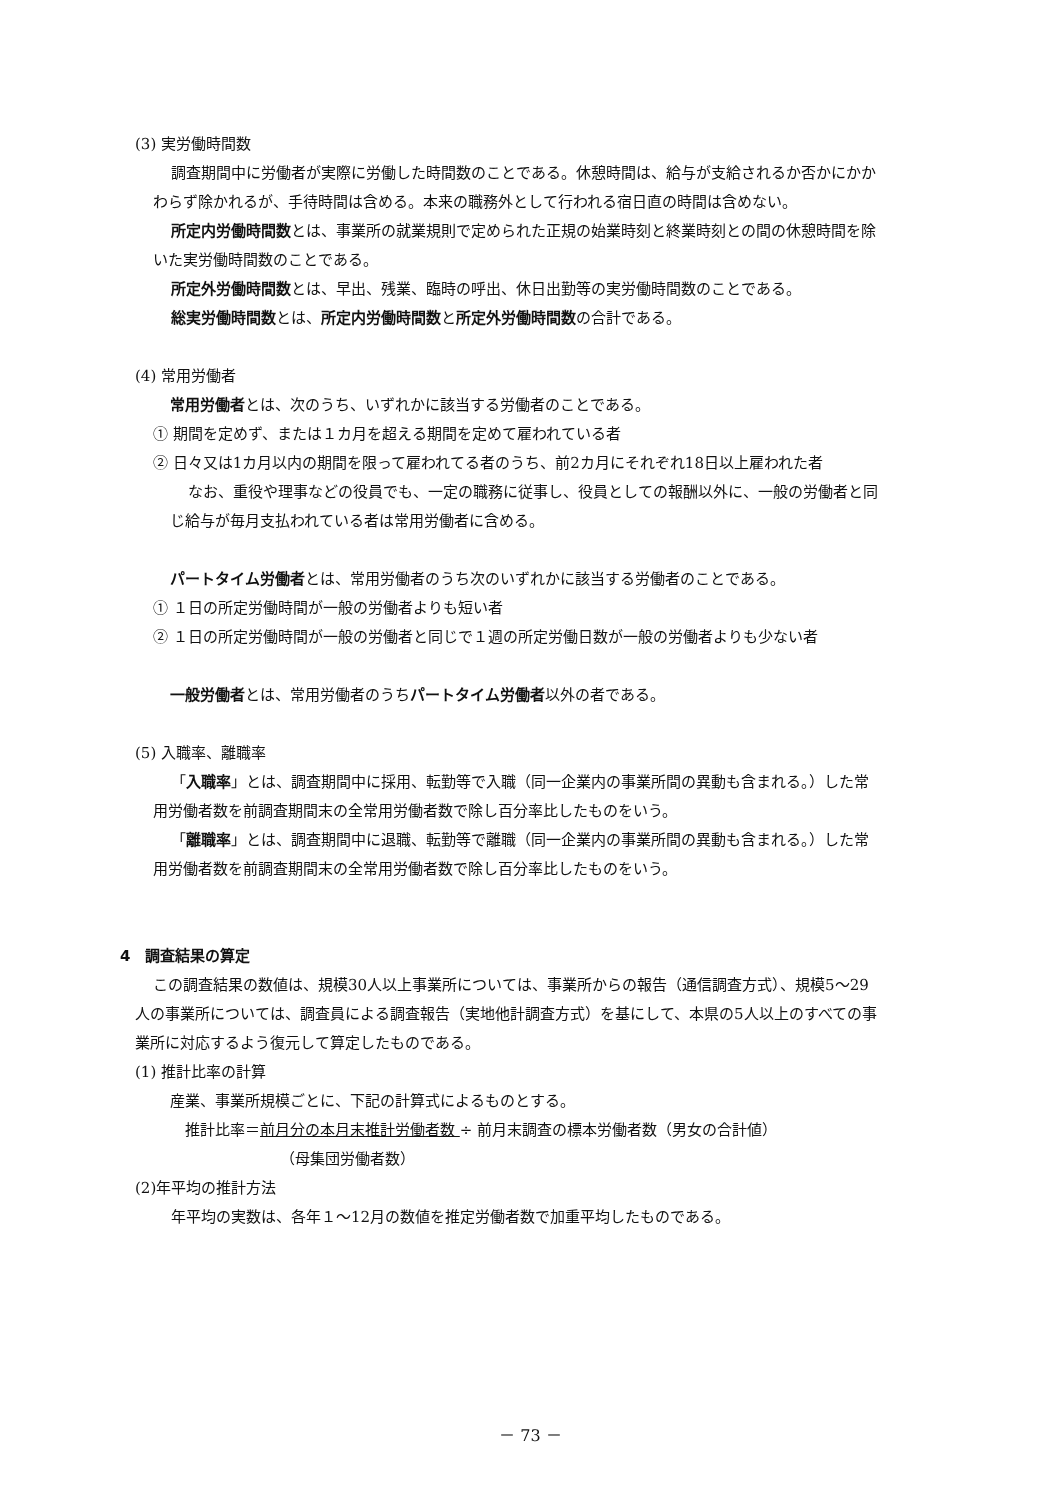(3) 実労働時間数
調査期間中に労働者が実際に労働した時間数のことである。休憩時間は、給与が支給されるか否かにかかわらず除かれるが、手待時間は含める。本来の職務外として行われる宿日直の時間は含めない。
所定内労働時間数とは、事業所の就業規則で定められた正規の始業時刻と終業時刻との間の休憩時間を除いた実労働時間数のことである。
所定外労働時間数とは、早出、残業、臨時の呼出、休日出勤等の実労働時間数のことである。
総実労働時間数とは、所定内労働時間数と所定外労働時間数の合計である。
(4) 常用労働者
常用労働者とは、次のうち、いずれかに該当する労働者のことである。
① 期間を定めず、または１カ月を超える期間を定めて雇われている者
② 日々又は1カ月以内の期間を限って雇われてる者のうち、前2カ月にそれぞれ18日以上雇われた者
なお、重役や理事などの役員でも、一定の職務に従事し、役員としての報酬以外に、一般の労働者と同じ給与が毎月支払われている者は常用労働者に含める。
パートタイム労働者とは、常用労働者のうち次のいずれかに該当する労働者のことである。
① １日の所定労働時間が一般の労働者よりも短い者
② １日の所定労働時間が一般の労働者と同じで１週の所定労働日数が一般の労働者よりも少ない者
一般労働者とは、常用労働者のうちパートタイム労働者以外の者である。
(5) 入職率、離職率
「入職率」とは、調査期間中に採用、転勤等で入職（同一企業内の事業所間の異動も含まれる。）した常用労働者数を前調査期間末の全常用労働者数で除し百分率比したものをいう。
「離職率」とは、調査期間中に退職、転勤等で離職（同一企業内の事業所間の異動も含まれる。）した常用労働者数を前調査期間末の全常用労働者数で除し百分率比したものをいう。
4　調査結果の算定
この調査結果の数値は、規模30人以上事業所については、事業所からの報告（通信調査方式）、規模5～29人の事業所については、調査員による調査報告（実地他計調査方式）を基にして、本県の5人以上のすべての事業所に対応するよう復元して算定したものである。
(1) 推計比率の計算
産業、事業所規模ごとに、下記の計算式によるものとする。
推計比率＝前月分の本月末推計労働者数 ÷ 前月末調査の標本労働者数（男女の合計値）
（母集団労働者数）
(2)年平均の推計方法
年平均の実数は、各年１～12月の数値を推定労働者数で加重平均したものである。
－ 73 －